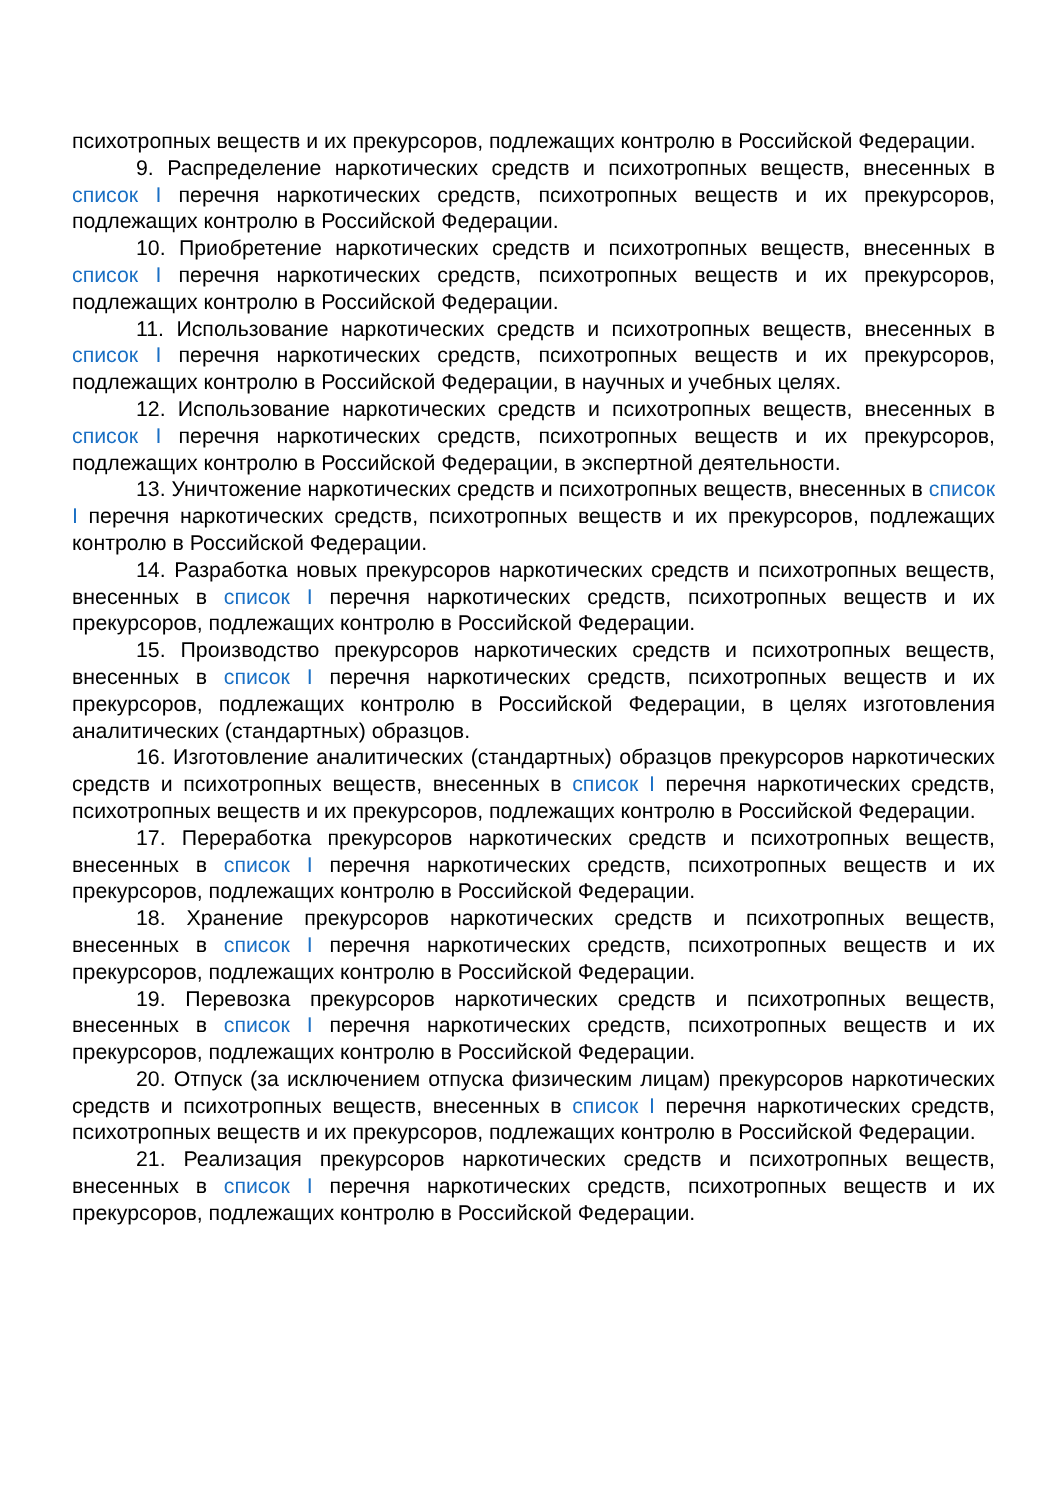психотропных веществ и их прекурсоров, подлежащих контролю в Российской Федерации.
9. Распределение наркотических средств и психотропных веществ, внесенных в список I перечня наркотических средств, психотропных веществ и их прекурсоров, подлежащих контролю в Российской Федерации.
10. Приобретение наркотических средств и психотропных веществ, внесенных в список I перечня наркотических средств, психотропных веществ и их прекурсоров, подлежащих контролю в Российской Федерации.
11. Использование наркотических средств и психотропных веществ, внесенных в список I перечня наркотических средств, психотропных веществ и их прекурсоров, подлежащих контролю в Российской Федерации, в научных и учебных целях.
12. Использование наркотических средств и психотропных веществ, внесенных в список I перечня наркотических средств, психотропных веществ и их прекурсоров, подлежащих контролю в Российской Федерации, в экспертной деятельности.
13. Уничтожение наркотических средств и психотропных веществ, внесенных в список I перечня наркотических средств, психотропных веществ и их прекурсоров, подлежащих контролю в Российской Федерации.
14. Разработка новых прекурсоров наркотических средств и психотропных веществ, внесенных в список I перечня наркотических средств, психотропных веществ и их прекурсоров, подлежащих контролю в Российской Федерации.
15. Производство прекурсоров наркотических средств и психотропных веществ, внесенных в список I перечня наркотических средств, психотропных веществ и их прекурсоров, подлежащих контролю в Российской Федерации, в целях изготовления аналитических (стандартных) образцов.
16. Изготовление аналитических (стандартных) образцов прекурсоров наркотических средств и психотропных веществ, внесенных в список I перечня наркотических средств, психотропных веществ и их прекурсоров, подлежащих контролю в Российской Федерации.
17. Переработка прекурсоров наркотических средств и психотропных веществ, внесенных в список I перечня наркотических средств, психотропных веществ и их прекурсоров, подлежащих контролю в Российской Федерации.
18. Хранение прекурсоров наркотических средств и психотропных веществ, внесенных в список I перечня наркотических средств, психотропных веществ и их прекурсоров, подлежащих контролю в Российской Федерации.
19. Перевозка прекурсоров наркотических средств и психотропных веществ, внесенных в список I перечня наркотических средств, психотропных веществ и их прекурсоров, подлежащих контролю в Российской Федерации.
20. Отпуск (за исключением отпуска физическим лицам) прекурсоров наркотических средств и психотропных веществ, внесенных в список I перечня наркотических средств, психотропных веществ и их прекурсоров, подлежащих контролю в Российской Федерации.
21. Реализация прекурсоров наркотических средств и психотропных веществ, внесенных в список I перечня наркотических средств, психотропных веществ и их прекурсоров, подлежащих контролю в Российской Федерации.